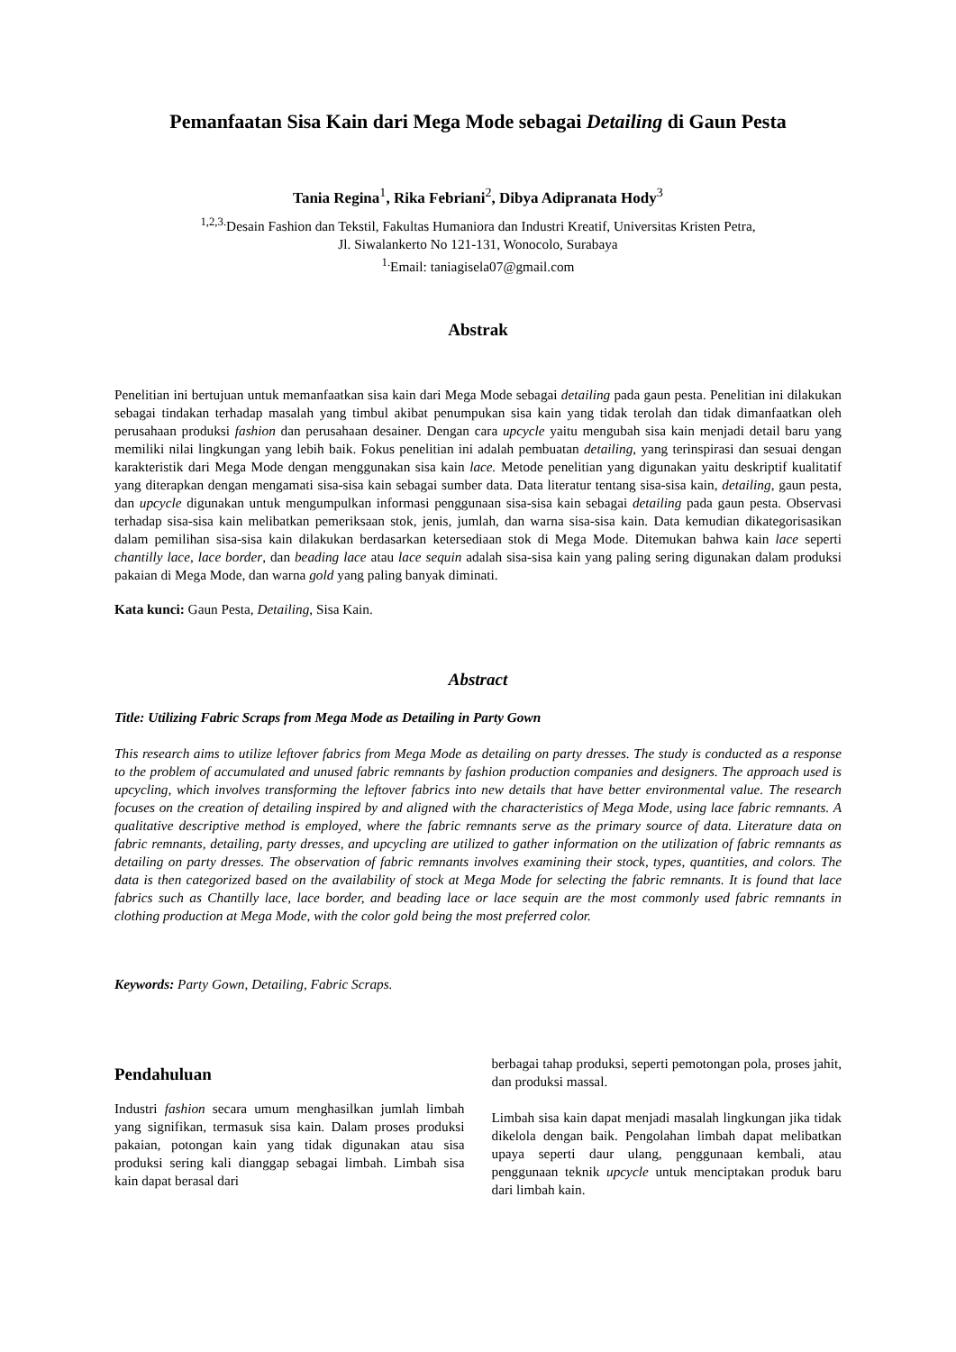Pemanfaatan Sisa Kain dari Mega Mode sebagai Detailing di Gaun Pesta
Tania Regina<sup>1</sup>, Rika Febriani<sup>2</sup>, Dibya Adipranata Hody<sup>3</sup>
<sup>1,2,3.</sup>Desain Fashion dan Tekstil, Fakultas Humaniora dan Industri Kreatif, Universitas Kristen Petra,
Jl. Siwalankerto No 121-131, Wonocolo, Surabaya
<sup>1.</sup> Email: taniagisela07@gmail.com
Abstrak
Penelitian ini bertujuan untuk memanfaatkan sisa kain dari Mega Mode sebagai detailing pada gaun pesta. Penelitian ini dilakukan sebagai tindakan terhadap masalah yang timbul akibat penumpukan sisa kain yang tidak terolah dan tidak dimanfaatkan oleh perusahaan produksi fashion dan perusahaan desainer. Dengan cara upcycle yaitu mengubah sisa kain menjadi detail baru yang memiliki nilai lingkungan yang lebih baik. Fokus penelitian ini adalah pembuatan detailing, yang terinspirasi dan sesuai dengan karakteristik dari Mega Mode dengan menggunakan sisa kain lace. Metode penelitian yang digunakan yaitu deskriptif kualitatif yang diterapkan dengan mengamati sisa-sisa kain sebagai sumber data. Data literatur tentang sisa-sisa kain, detailing, gaun pesta, dan upcycle digunakan untuk mengumpulkan informasi penggunaan sisa-sisa kain sebagai detailing pada gaun pesta. Observasi terhadap sisa-sisa kain melibatkan pemeriksaan stok, jenis, jumlah, dan warna sisa-sisa kain. Data kemudian dikategorisasikan dalam pemilihan sisa-sisa kain dilakukan berdasarkan ketersediaan stok di Mega Mode. Ditemukan bahwa kain lace seperti chantilly lace, lace border, dan beading lace atau lace sequin adalah sisa-sisa kain yang paling sering digunakan dalam produksi pakaian di Mega Mode, dan warna gold yang paling banyak diminati.
Kata kunci: Gaun Pesta, Detailing, Sisa Kain.
Abstract
Title: Utilizing Fabric Scraps from Mega Mode as Detailing in Party Gown
This research aims to utilize leftover fabrics from Mega Mode as detailing on party dresses. The study is conducted as a response to the problem of accumulated and unused fabric remnants by fashion production companies and designers. The approach used is upcycling, which involves transforming the leftover fabrics into new details that have better environmental value. The research focuses on the creation of detailing inspired by and aligned with the characteristics of Mega Mode, using lace fabric remnants. A qualitative descriptive method is employed, where the fabric remnants serve as the primary source of data. Literature data on fabric remnants, detailing, party dresses, and upcycling are utilized to gather information on the utilization of fabric remnants as detailing on party dresses. The observation of fabric remnants involves examining their stock, types, quantities, and colors. The data is then categorized based on the availability of stock at Mega Mode for selecting the fabric remnants. It is found that lace fabrics such as Chantilly lace, lace border, and beading lace or lace sequin are the most commonly used fabric remnants in clothing production at Mega Mode, with the color gold being the most preferred color.
Keywords: Party Gown, Detailing, Fabric Scraps.
Pendahuluan
Industri fashion secara umum menghasilkan jumlah limbah yang signifikan, termasuk sisa kain. Dalam proses produksi pakaian, potongan kain yang tidak digunakan atau sisa produksi sering kali dianggap sebagai limbah. Limbah sisa kain dapat berasal dari
berbagai tahap produksi, seperti pemotongan pola, proses jahit, dan produksi massal.
Limbah sisa kain dapat menjadi masalah lingkungan jika tidak dikelola dengan baik. Pengolahan limbah dapat melibatkan upaya seperti daur ulang, penggunaan kembali, atau penggunaan teknik upcycle untuk menciptakan produk baru dari limbah kain.